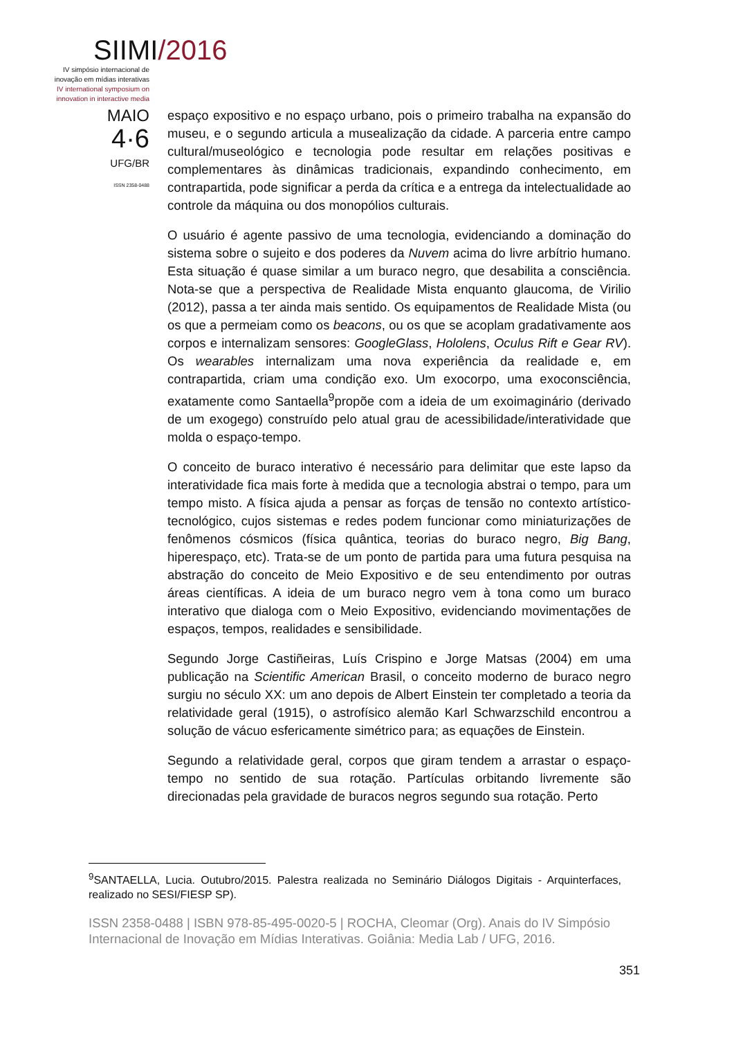SIIMI/2016
IV simpósio internacional de inovação em mídias interativas
IV international symposium on innovation in interactive media
MAIO
4·6
UFG/BR
ISSN 2358-0488
espaço expositivo e no espaço urbano, pois o primeiro trabalha na expansão do museu, e o segundo articula a musealização da cidade. A parceria entre campo cultural/museológico e tecnologia pode resultar em relações positivas e complementares às dinâmicas tradicionais, expandindo conhecimento, em contrapartida, pode significar a perda da crítica e a entrega da intelectualidade ao controle da máquina ou dos monopólios culturais.
O usuário é agente passivo de uma tecnologia, evidenciando a dominação do sistema sobre o sujeito e dos poderes da Nuvem acima do livre arbítrio humano. Esta situação é quase similar a um buraco negro, que desabilita a consciência. Nota-se que a perspectiva de Realidade Mista enquanto glaucoma, de Virilio (2012), passa a ter ainda mais sentido. Os equipamentos de Realidade Mista (ou os que a permeiam como os beacons, ou os que se acoplam gradativamente aos corpos e internalizam sensores: GoogleGlass, Hololens, Oculus Rift e Gear RV). Os wearables internalizam uma nova experiência da realidade e, em contrapartida, criam uma condição exo. Um exocorpo, uma exoconsciência, exatamente como Santaella<sup>9</sup>propõe com a ideia de um exoimaginário (derivado de um exogego) construído pelo atual grau de acessibilidade/interatividade que molda o espaço-tempo.
O conceito de buraco interativo é necessário para delimitar que este lapso da interatividade fica mais forte à medida que a tecnologia abstrai o tempo, para um tempo misto. A física ajuda a pensar as forças de tensão no contexto artístico-tecnológico, cujos sistemas e redes podem funcionar como miniaturizações de fenômenos cósmicos (física quântica, teorias do buraco negro, Big Bang, hiperespaço, etc). Trata-se de um ponto de partida para uma futura pesquisa na abstração do conceito de Meio Expositivo e de seu entendimento por outras áreas científicas. A ideia de um buraco negro vem à tona como um buraco interativo que dialoga com o Meio Expositivo, evidenciando movimentações de espaços, tempos, realidades e sensibilidade.
Segundo Jorge Castiñeiras, Luís Crispino e Jorge Matsas (2004) em uma publicação na Scientific American Brasil, o conceito moderno de buraco negro surgiu no século XX: um ano depois de Albert Einstein ter completado a teoria da relatividade geral (1915), o astrofísico alemão Karl Schwarzschild encontrou a solução de vácuo esfericamente simétrico para; as equações de Einstein.
Segundo a relatividade geral, corpos que giram tendem a arrastar o espaço-tempo no sentido de sua rotação. Partículas orbitando livremente são direcionadas pela gravidade de buracos negros segundo sua rotação. Perto
<sup>9</sup> SANTAELLA, Lucia. Outubro/2015. Palestra realizada no Seminário Diálogos Digitais - Arquinterfaces, realizado no SESI/FIESP SP).
ISSN 2358-0488 | ISBN 978-85-495-0020-5 | ROCHA, Cleomar (Org). Anais do IV Simpósio Internacional de Inovação em Mídias Interativas. Goiânia: Media Lab / UFG, 2016.
351